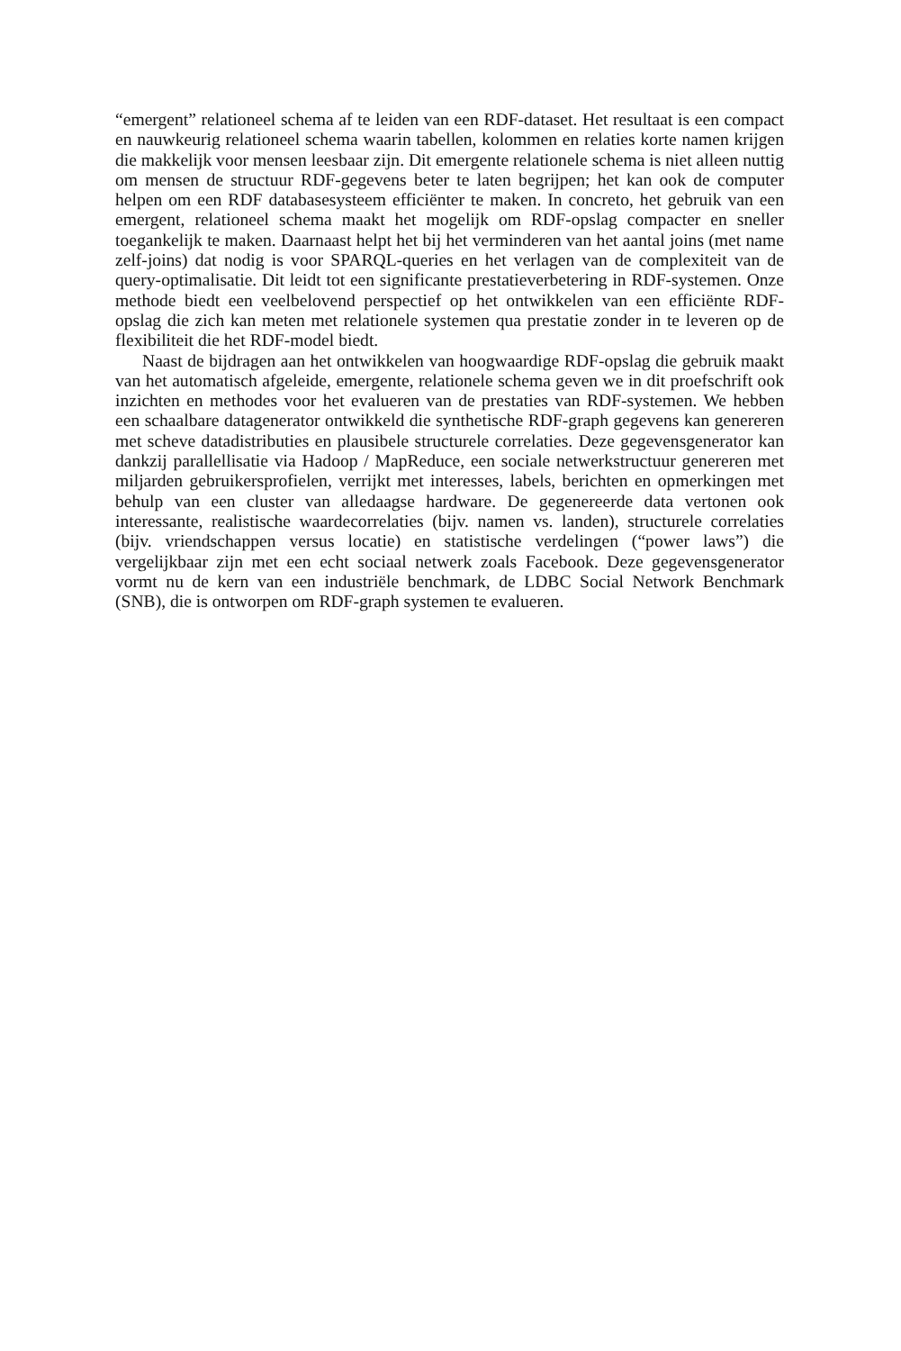“emergent” relationeel schema af te leiden van een RDF-dataset. Het resultaat is een compact en nauwkeurig relationeel schema waarin tabellen, kolommen en re­laties korte namen krijgen die makkelijk voor mensen leesbaar zijn. Dit emergente relationele schema is niet alleen nuttig om mensen de structuur RDF-gegevens beter te laten begrijpen; het kan ook de computer helpen om een RDF database­systeem efficiënter te maken. In concreto, het gebruik van een emergent, relation­eel schema maakt het mogelijk om RDF-opslag compacter en sneller toegankelijk te maken. Daarnaast helpt het bij het verminderen van het aantal joins (met name zelf-joins) dat nodig is voor SPARQL-queries en het verlagen van de complex­iteit van de query-optimalisatie. Dit leidt tot een significante prestatieverbetering in RDF-systemen. Onze methode biedt een veelbelovend perspectief op het ontwikke­len van een efficiënte RDF-opslag die zich kan meten met relationele systemen qua prestatie zonder in te leveren op de flexibiliteit die het RDF-model biedt.
Naast de bijdragen aan het ontwikkelen van hoogwaardige RDF-opslag die ge­bruik maakt van het automatisch afgeleide, emergente, relationele schema geven we in dit proefschrift ook inzichten en methodes voor het evalueren van de prestaties van RDF-systemen. We hebben een schaalbare datagenerator ontwikkeld die syn­thetische RDF-graph gegevens kan genereren met scheve datadistributies en plausi­bele structurele correlaties. Deze gegevensgenerator kan dankzij parallellisatie via Hadoop / MapReduce, een sociale netwerkstructuur genereren met miljarden ge­bruikersprofielen, verrijkt met interesses, labels, berichten en opmerkingen met behulp van een cluster van alledaagse hardware. De gegenereerde data vertonen ook interessante, realistische waardecorrelaties (bijv. namen vs. landen), structurele correlaties (bijv. vriendschappen versus locatie) en statistische verdelingen (“power laws”) die vergelijkbaar zijn met een echt sociaal netwerk zoals Facebook. Deze gegevensgenerator vormt nu de kern van een industriële benchmark, de LDBC So­cial Network Benchmark (SNB), die is ontworpen om RDF-graph systemen te eval­ueren.